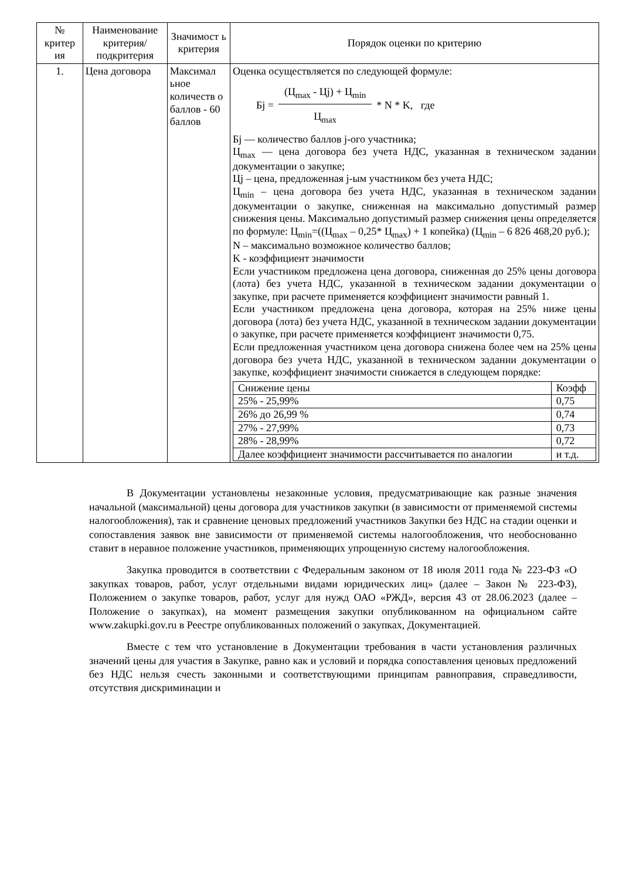| № критер ия | Наименование критерия/ подкритерия | Значимост ь критерия | Порядок оценки по критерию |
| --- | --- | --- | --- |
| 1. | Цена договора | Максимал ьное количеств о баллов - 60 баллов | Оценка осуществляется по следующей формуле: Бj = (Ц<sub>max</sub> - Цj) + Ц<sub>min</sub> Ц<sub>max</sub> * N * K, где Бj — количество баллов j-ого участника; Ц<sub>max</sub> — цена договора без учета НДС, указанная в техническом задании документации о закупке; Цj – цена, предложенная j-ым участником без учета НДС; Ц<sub>min</sub> – цена договора без учета НДС, указанная в техническом задании документации о закупке, сниженная на максимально допустимый размер снижения цены. Максимально допустимый размер снижения цены определяется по формуле: Ц<sub>min</sub>=((Ц<sub>max</sub> – 0,25* Ц<sub>max</sub>) + 1 копейка) (Ц<sub>min</sub> – 6 826 468,20 руб.); N – максимально возможное количество баллов; K - коэффициент значимости Если участником предложена цена договора, сниженная до 25% цены договора (лота) без учета НДС, указанной в техническом задании документации о закупке, при расчете применяется коэффициент значимости равный 1. Если участником предложена цена договора, которая на 25% ниже цены договора (лота) без учета НДС, указанной в техническом задании документации о закупке, при расчете применяется коэффициент значимости 0,75. Если предложенная участником цена договора снижена более чем на 25% цены договора без учета НДС, указанной в техническом задании документации о закупке, коэффициент значимости снижается в следующем порядке: / Снижение цены / Коэфф / / 25% - 25,99% / 0,75 / / 26% до 26,99 % / 0,74 / / 27% - 27,99% / 0,73 / / 28% - 28,99% / 0,72 / / Далее коэффициент значимости рассчитывается по аналогии / и т.д. / |
В Документации установлены незаконные условия, предусматривающие как разные значения начальной (максимальной) цены договора для участников закупки (в зависимости от применяемой системы налогообложения), так и сравнение ценовых предложений участников Закупки без НДС на стадии оценки и сопоставления заявок вне зависимости от применяемой системы налогообложения, что необоснованно ставит в неравное положение участников, применяющих упрощенную систему налогообложения.
Закупка проводится в соответствии с Федеральным законом от 18 июля 2011 года № 223-ФЗ «О закупках товаров, работ, услуг отдельными видами юридических лиц» (далее – Закон № 223-ФЗ), Положением о закупке товаров, работ, услуг для нужд ОАО «РЖД», версия 43 от 28.06.2023 (далее – Положение о закупках), на момент размещения закупки опубликованном на официальном сайте www.zakupki.gov.ru в Реестре опубликованных положений о закупках, Документацией.
Вместе с тем что установление в Документации требования в части установления различных значений цены для участия в Закупке, равно как и условий и порядка сопоставления ценовых предложений без НДС нельзя счесть законными и соответствующими принципам равноправия, справедливости, отсутствия дискриминации и